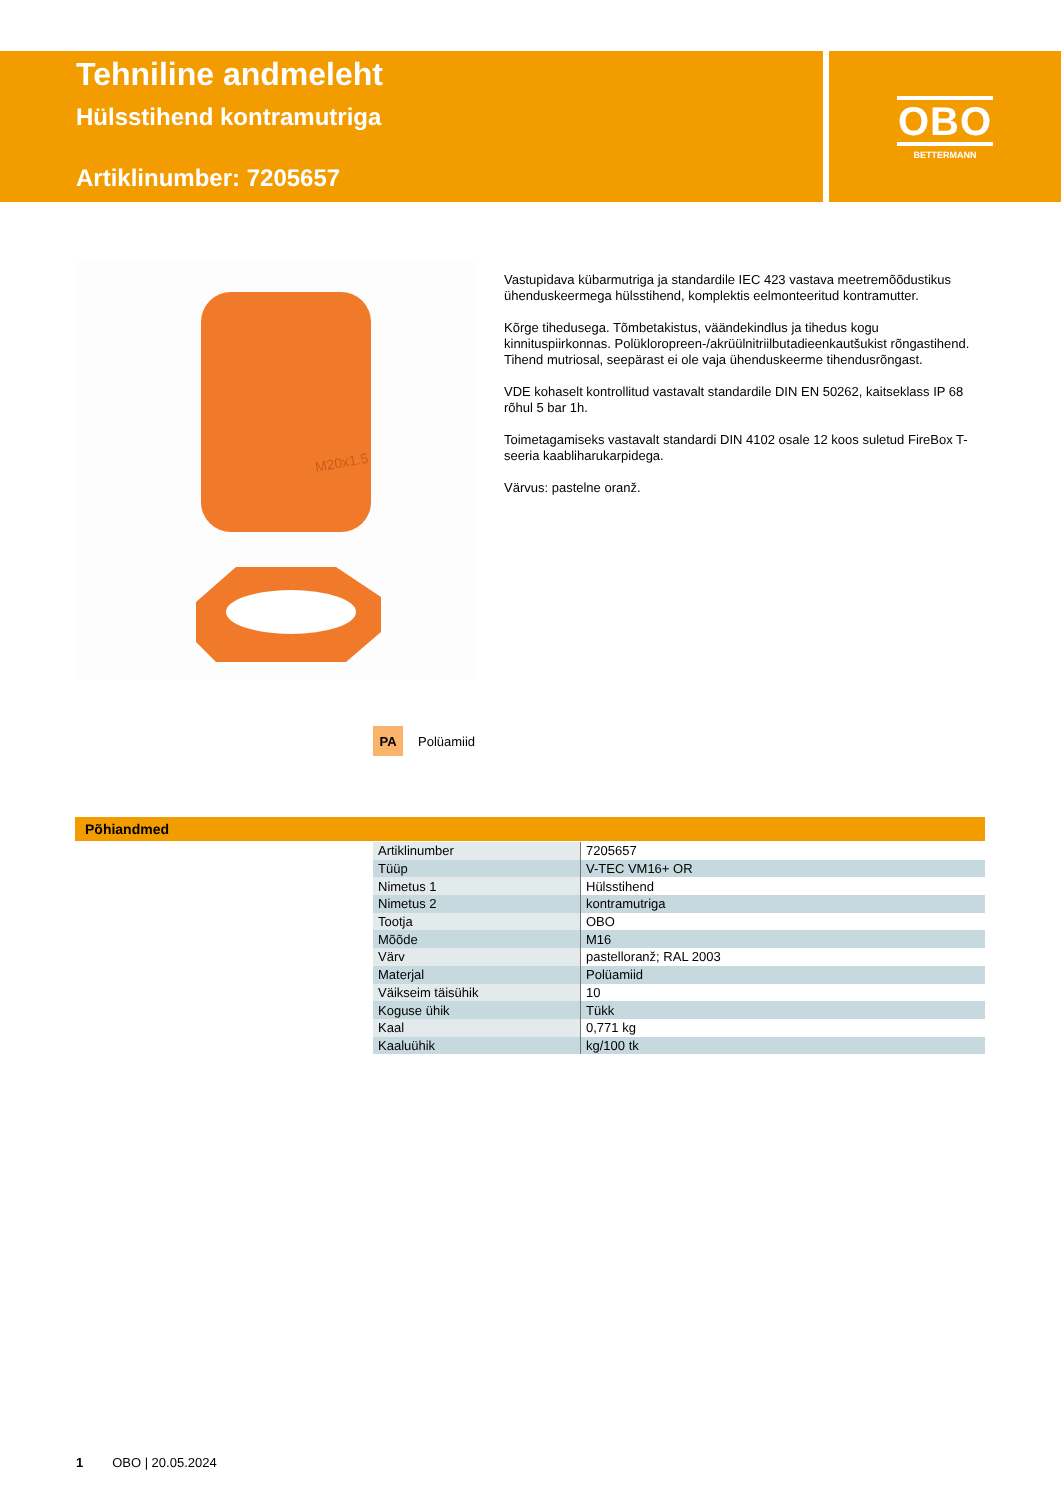Tehniline andmeleht
Hülsstihend kontramutriga
Artiklinumber: 7205657
OBO
BETTERMANN
M20x1.5
Vastupidava kübarmutriga ja standardile IEC 423 vastava meetremõõdustikus ühenduskeermega hülsstihend, komplektis eelmonteeritud kontramutter.
Kõrge tihedusega. Tõmbetakistus, väändekindlus ja tihedus kogu kinnituspiirkonnas. Polükloropreen-/akrüülnitriilbutadieenkautšukist rõngastihend. Tihend mutriosal, seepärast ei ole vaja ühenduskeerme tihendusrõngast.
VDE kohaselt kontrollitud vastavalt standardile DIN EN 50262, kaitseklass IP 68 rõhul 5 bar 1h.
Toimetagamiseks vastavalt standardi DIN 4102 osale 12 koos suletud FireBox T-seeria kaabliharukarpidega.
Värvus: pastelne oranž.
PA Polüamiid
Põhiandmed
| Artiklinumber | 7205657 |
| Tüüp | V-TEC VM16+ OR |
| Nimetus 1 | Hülsstihend |
| Nimetus 2 | kontramutriga |
| Tootja | OBO |
| Mõõde | M16 |
| Värv | pastelloranž; RAL 2003 |
| Materjal | Polüamiid |
| Väikseim täisühik | 10 |
| Koguse ühik | Tükk |
| Kaal | 0,771 kg |
| Kaaluühik | kg/100 tk |
1 OBO | 20.05.2024